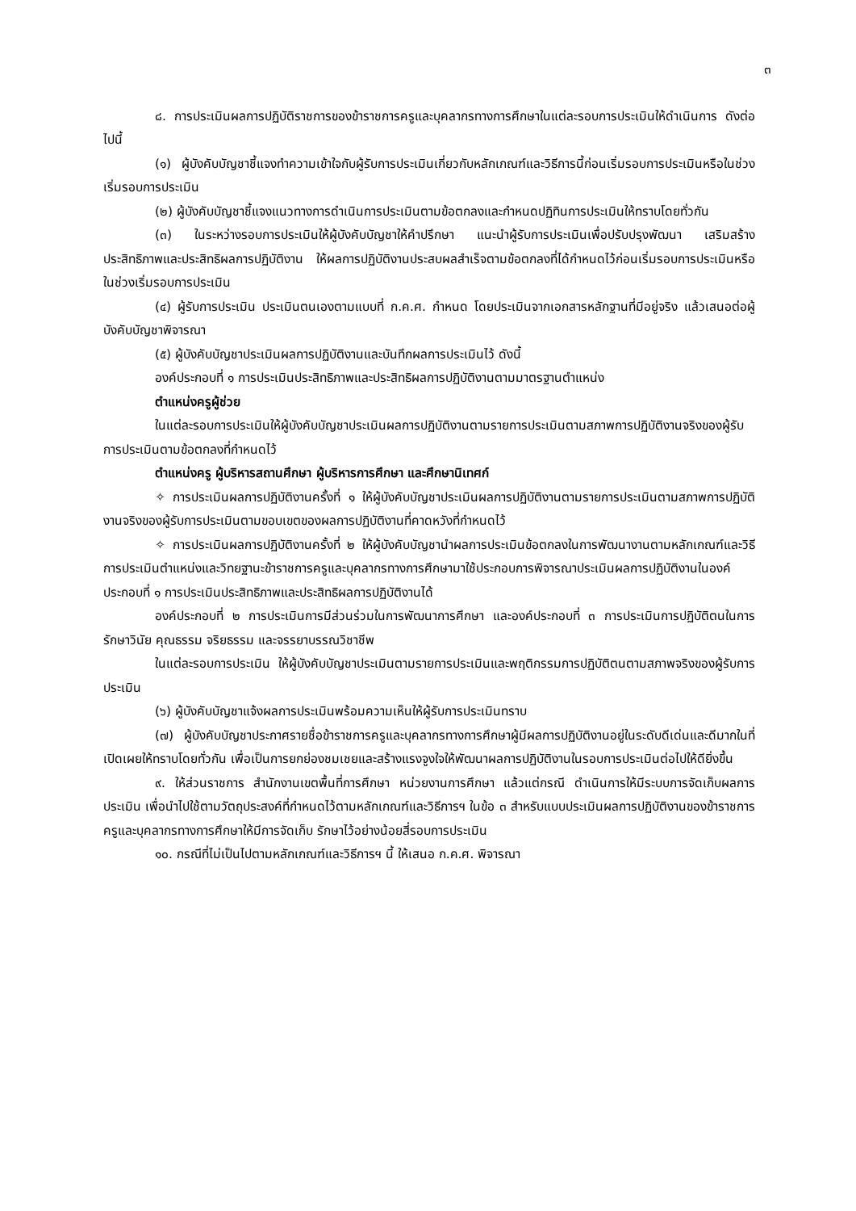๓
๘. การประเมินผลการปฏิบัติราชการของข้าราชการครูและบุคลากรทางการศึกษาในแต่ละรอบการประเมินให้ดำเนินการ ดังต่อไปนี้
(๑) ผู้บังคับบัญชาชี้แจงทำความเข้าใจกับผู้รับการประเมินเกี่ยวกับหลักเกณฑ์และวิธีการนี้ก่อนเริ่มรอบการประเมินหรือในช่วงเริ่มรอบการประเมิน
(๒) ผู้บังคับบัญชาชี้แจงแนวทางการดำเนินการประเมินตามข้อตกลงและกำหนดปฏิทินการประเมินให้ทราบโดยทั่วกัน
(๓) ในระหว่างรอบการประเมินให้ผู้บังคับบัญชาให้คำปรึกษา แนะนำผู้รับการประเมินเพื่อปรับปรุงพัฒนา เสริมสร้างประสิทธิภาพและประสิทธิผลการปฏิบัติงาน ให้ผลการปฏิบัติงานประสบผลสำเร็จตามข้อตกลงที่ได้กำหนดไว้ก่อนเริ่มรอบการประเมินหรือในช่วงเริ่มรอบการประเมิน
(๔) ผู้รับการประเมิน ประเมินตนเองตามแบบที่ ก.ค.ศ. กำหนด โดยประเมินจากเอกสารหลักฐานที่มีอยู่จริง แล้วเสนอต่อผู้บังคับบัญชาพิจารณา
(๕) ผู้บังคับบัญชาประเมินผลการปฏิบัติงานและบันทึกผลการประเมินไว้ ดังนี้
องค์ประกอบที่ ๑ การประเมินประสิทธิภาพและประสิทธิผลการปฏิบัติงานตามมาตรฐานตำแหน่ง
ตำแหน่งครูผู้ช่วย
ในแต่ละรอบการประเมินให้ผู้บังคับบัญชาประเมินผลการปฏิบัติงานตามรายการประเมินตามสภาพการปฏิบัติงานจริงของผู้รับการประเมินตามข้อตกลงที่กำหนดไว้
ตำแหน่งครู ผู้บริหารสถานศึกษา ผู้บริหารการศึกษา และศึกษานิเทศก์
✧ การประเมินผลการปฏิบัติงานครั้งที่ ๑ ให้ผู้บังคับบัญชาประเมินผลการปฏิบัติงานตามรายการประเมินตามสภาพการปฏิบัติงานจริงของผู้รับการประเมินตามขอบเขตของผลการปฏิบัติงานที่คาดหวังที่กำหนดไว้
✧ การประเมินผลการปฏิบัติงานครั้งที่ ๒ ให้ผู้บังคับบัญชานำผลการประเมินข้อตกลงในการพัฒนางานตามหลักเกณฑ์และวิธีการประเมินตำแหน่งและวิทยฐานะข้าราชการครูและบุคลากรทางการศึกษามาใช้ประกอบการพิจารณาประเมินผลการปฏิบัติงานในองค์ประกอบที่ ๑ การประเมินประสิทธิภาพและประสิทธิผลการปฏิบัติงานได้
องค์ประกอบที่ ๒ การประเมินการมีส่วนร่วมในการพัฒนาการศึกษา และองค์ประกอบที่ ๓ การประเมินการปฏิบัติตนในการรักษาวินัย คุณธรรม จริยธรรม และจรรยาบรรณวิชาชีพ
ในแต่ละรอบการประเมิน ให้ผู้บังคับบัญชาประเมินตามรายการประเมินและพฤติกรรมการปฏิบัติตนตามสภาพจริงของผู้รับการประเมิน
(๖) ผู้บังคับบัญชาแจ้งผลการประเมินพร้อมความเห็นให้ผู้รับการประเมินทราบ
(๗) ผู้บังคับบัญชาประกาศรายชื่อข้าราชการครูและบุคลากรทางการศึกษาผู้มีผลการปฏิบัติงานอยู่ในระดับดีเด่นและดีมากในที่เปิดเผยให้ทราบโดยทั่วกัน เพื่อเป็นการยกย่องชมเชยและสร้างแรงจูงใจให้พัฒนาผลการปฏิบัติงานในรอบการประเมินต่อไปให้ดียิ่งขึ้น
๙. ให้ส่วนราชการ สำนักงานเขตพื้นที่การศึกษา หน่วยงานการศึกษา แล้วแต่กรณี ดำเนินการให้มีระบบการจัดเก็บผลการประเมิน เพื่อนำไปใช้ตามวัตถุประสงค์ที่กำหนดไว้ตามหลักเกณฑ์และวิธีการฯ ในข้อ ๓ สำหรับแบบประเมินผลการปฏิบัติงานของข้าราชการครูและบุคลากรทางการศึกษาให้มีการจัดเก็บ รักษาไว้อย่างน้อยสี่รอบการประเมิน
๑๐. กรณีที่ไม่เป็นไปตามหลักเกณฑ์และวิธีการฯ นี้ ให้เสนอ ก.ค.ศ. พิจารณา